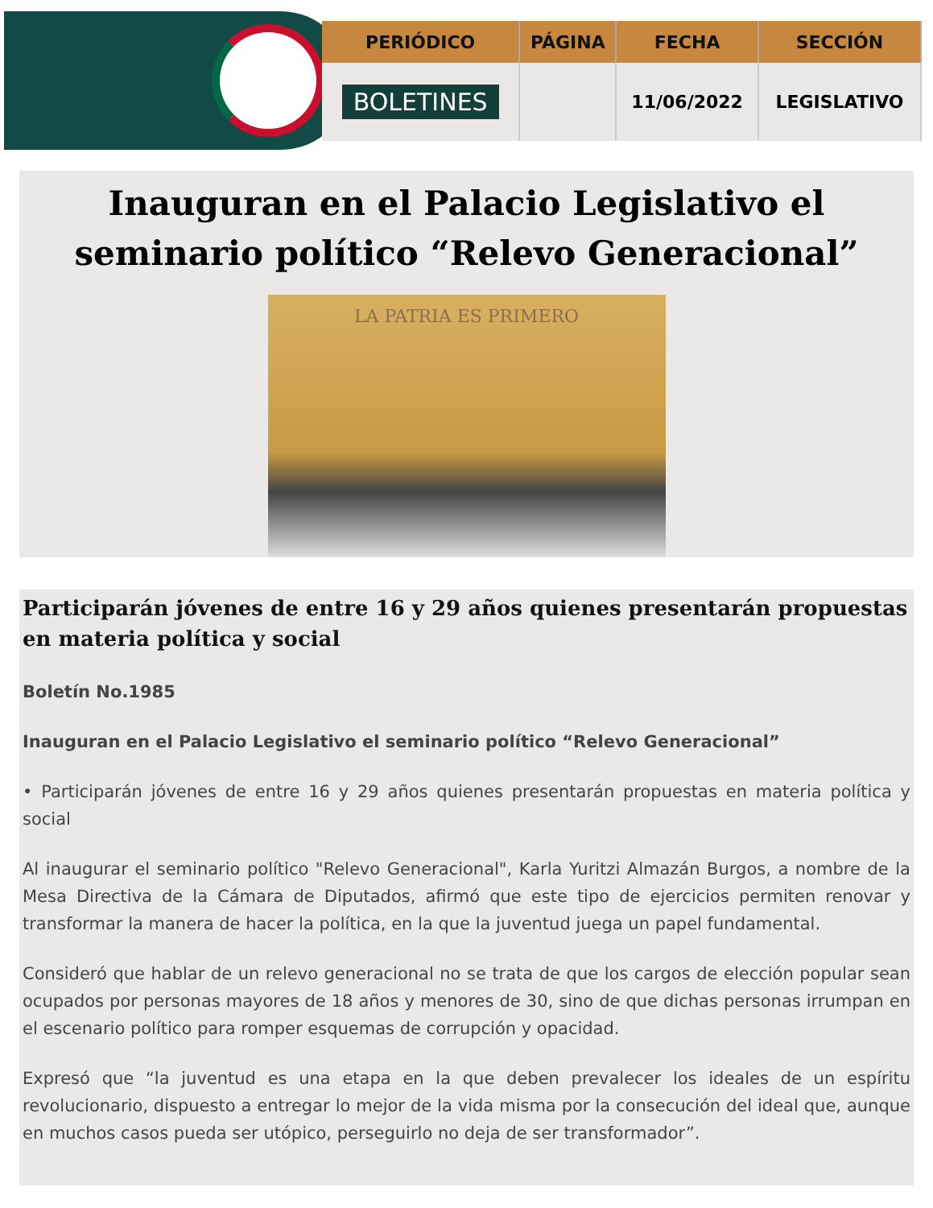| PERIÓDICO | PÁGINA | FECHA | SECCIÓN |
| --- | --- | --- | --- |
| BOLETINES | | 11/06/2022 | LEGISLATIVO |
Inauguran en el Palacio Legislativo el seminario político “Relevo Generacional”
LA PATRIA ES PRIMERO
Participarán jóvenes de entre 16 y 29 años quienes presentarán propuestas en materia política y social
Boletín No.1985
Inauguran en el Palacio Legislativo el seminario político “Relevo Generacional”
• Participarán jóvenes de entre 16 y 29 años quienes presentarán propuestas en materia política y social
Al inaugurar el seminario político "Relevo Generacional", Karla Yuritzi Almazán Burgos, a nombre de la Mesa Directiva de la Cámara de Diputados, afirmó que este tipo de ejercicios permiten renovar y transformar la manera de hacer la política, en la que la juventud juega un papel fundamental.
Consideró que hablar de un relevo generacional no se trata de que los cargos de elección popular sean ocupados por personas mayores de 18 años y menores de 30, sino de que dichas personas irrumpan en el escenario político para romper esquemas de corrupción y opacidad.
Expresó que “la juventud es una etapa en la que deben prevalecer los ideales de un espíritu revolucionario, dispuesto a entregar lo mejor de la vida misma por la consecución del ideal que, aunque en muchos casos pueda ser utópico, perseguirlo no deja de ser transformador”.